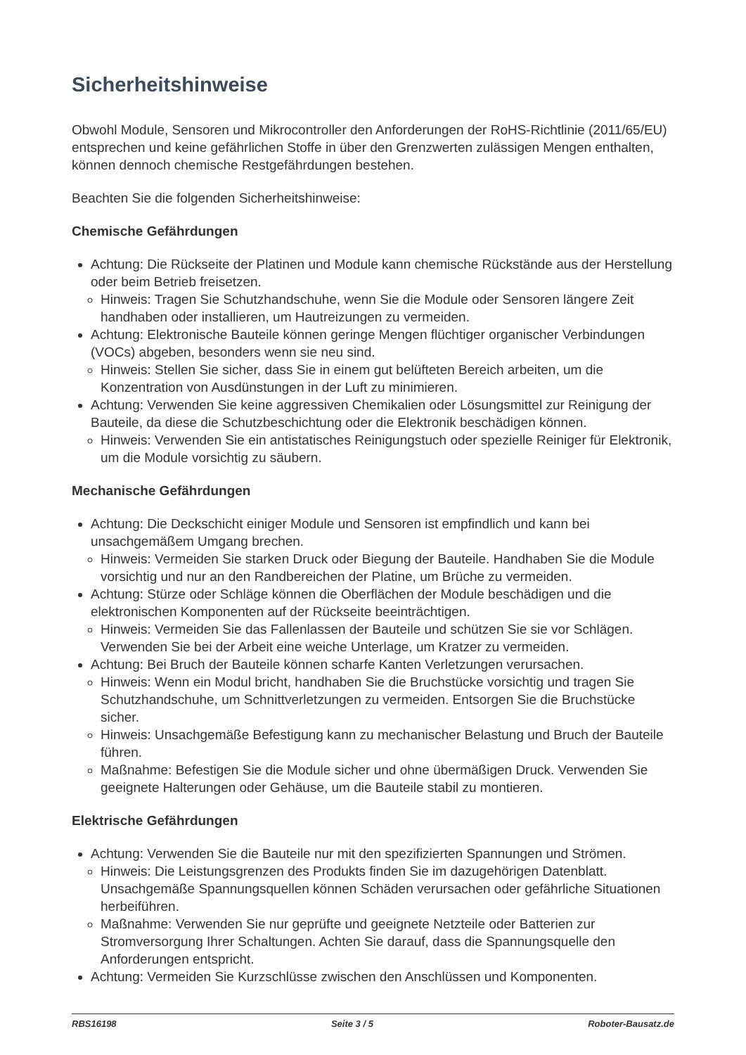Sicherheitshinweise
Obwohl Module, Sensoren und Mikrocontroller den Anforderungen der RoHS-Richtlinie (2011/65/EU) entsprechen und keine gefährlichen Stoffe in über den Grenzwerten zulässigen Mengen enthalten, können dennoch chemische Restgefährdungen bestehen.
Beachten Sie die folgenden Sicherheitshinweise:
Chemische Gefährdungen
Achtung: Die Rückseite der Platinen und Module kann chemische Rückstände aus der Herstellung oder beim Betrieb freisetzen.
Hinweis: Tragen Sie Schutzhandschuhe, wenn Sie die Module oder Sensoren längere Zeit handhaben oder installieren, um Hautreizungen zu vermeiden.
Achtung: Elektronische Bauteile können geringe Mengen flüchtiger organischer Verbindungen (VOCs) abgeben, besonders wenn sie neu sind.
Hinweis: Stellen Sie sicher, dass Sie in einem gut belüfteten Bereich arbeiten, um die Konzentration von Ausdünstungen in der Luft zu minimieren.
Achtung: Verwenden Sie keine aggressiven Chemikalien oder Lösungsmittel zur Reinigung der Bauteile, da diese die Schutzbeschichtung oder die Elektronik beschädigen können.
Hinweis: Verwenden Sie ein antistatisches Reinigungstuch oder spezielle Reiniger für Elektronik, um die Module vorsichtig zu säubern.
Mechanische Gefährdungen
Achtung: Die Deckschicht einiger Module und Sensoren ist empfindlich und kann bei unsachgemäßem Umgang brechen.
Hinweis: Vermeiden Sie starken Druck oder Biegung der Bauteile. Handhaben Sie die Module vorsichtig und nur an den Randbereichen der Platine, um Brüche zu vermeiden.
Achtung: Stürze oder Schläge können die Oberflächen der Module beschädigen und die elektronischen Komponenten auf der Rückseite beeinträchtigen.
Hinweis: Vermeiden Sie das Fallenlassen der Bauteile und schützen Sie sie vor Schlägen. Verwenden Sie bei der Arbeit eine weiche Unterlage, um Kratzer zu vermeiden.
Achtung: Bei Bruch der Bauteile können scharfe Kanten Verletzungen verursachen.
Hinweis: Wenn ein Modul bricht, handhaben Sie die Bruchstücke vorsichtig und tragen Sie Schutzhandschuhe, um Schnittverletzungen zu vermeiden. Entsorgen Sie die Bruchstücke sicher.
Hinweis: Unsachgemäße Befestigung kann zu mechanischer Belastung und Bruch der Bauteile führen.
Maßnahme: Befestigen Sie die Module sicher und ohne übermäßigen Druck. Verwenden Sie geeignete Halterungen oder Gehäuse, um die Bauteile stabil zu montieren.
Elektrische Gefährdungen
Achtung: Verwenden Sie die Bauteile nur mit den spezifizierten Spannungen und Strömen.
Hinweis: Die Leistungsgrenzen des Produkts finden Sie im dazugehörigen Datenblatt. Unsachgemäße Spannungsquellen können Schäden verursachen oder gefährliche Situationen herbeiführen.
Maßnahme: Verwenden Sie nur geprüfte und geeignete Netzteile oder Batterien zur Stromversorgung Ihrer Schaltungen. Achten Sie darauf, dass die Spannungsquelle den Anforderungen entspricht.
Achtung: Vermeiden Sie Kurzschlüsse zwischen den Anschlüssen und Komponenten.
RBS16198 Seite 3 / 5 Roboter-Bausatz.de